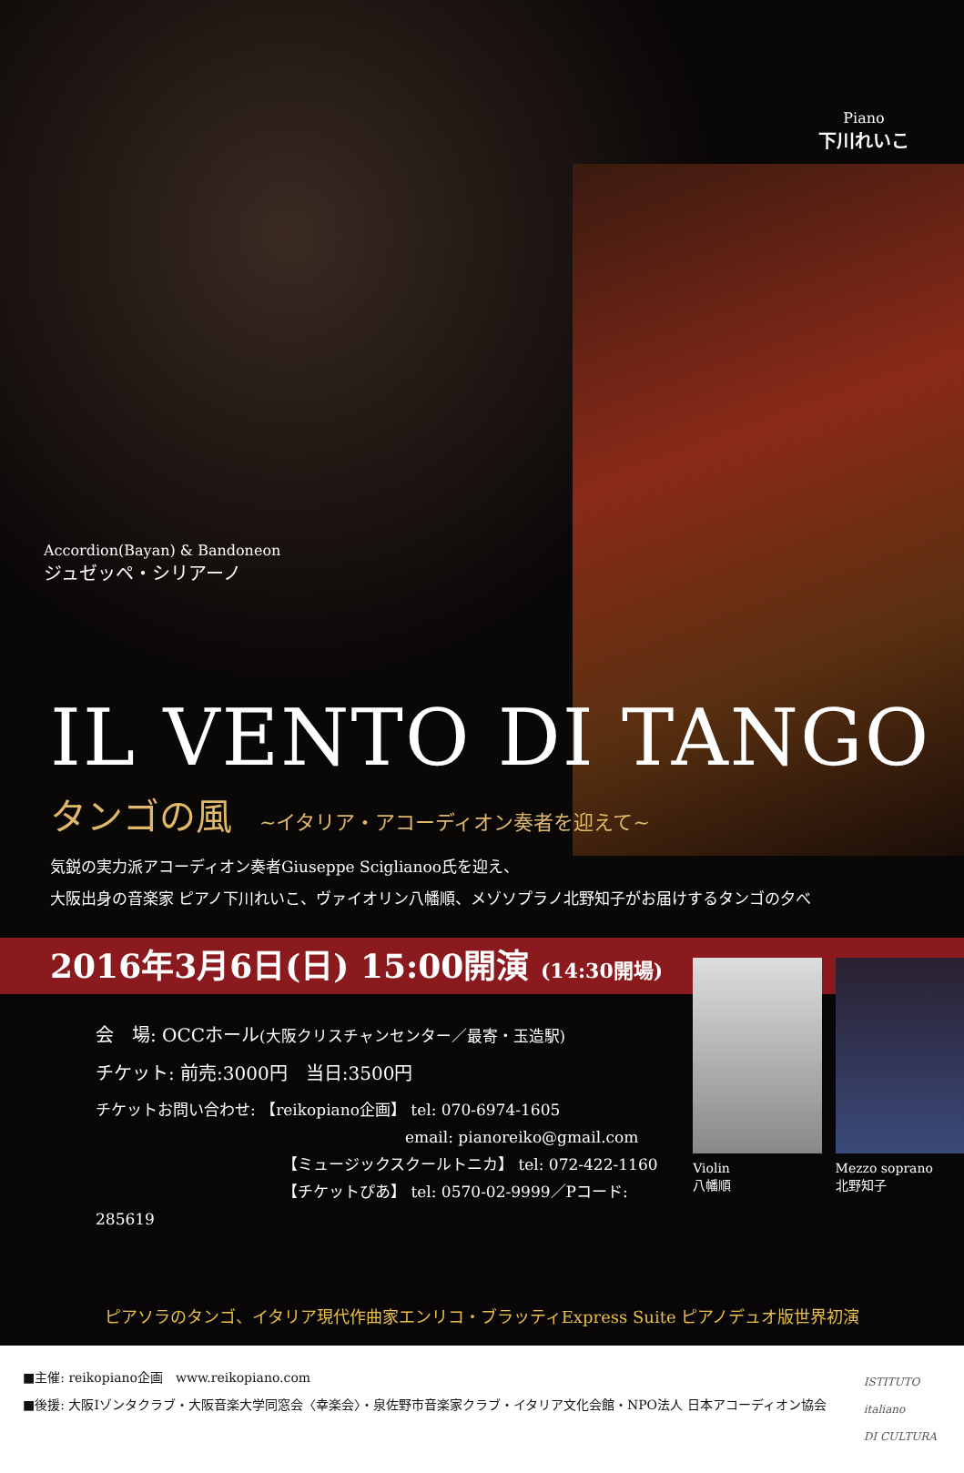Piano
下川れいこ
Accordion(Bayan) & Bandoneon
ジュゼッペ・シリアーノ
IL VENTO DI TANGO
タンゴの風 ~イタリア・アコーディオン奏者を迎えて~
気鋭の実力派アコーディオン奏者Giuseppe Sciglianoo氏を迎え、
大阪出身の音楽家 ピアノ下川れいこ、ヴァイオリン八幡順、メゾソプラノ北野知子がお届けするタンゴの夕べ
2016年3月6日(日) 15:00開演 (14:30開場)
会　場: OCCホール(大阪クリスチャンセンター／最寄・玉造駅)
チケット: 前売:3000円　当日:3500円
チケットお問い合わせ: 【reikopiano企画】 tel: 070-6974-1605
email: pianoreiko@gmail.com
【ミュージックスクールトニカ】 tel: 072-422-1160
【チケットぴあ】 tel: 0570-02-9999／Pコード: 285619
Violin
八幡順
Mezzo soprano
北野知子
ピアソラのタンゴ、イタリア現代作曲家エンリコ・ブラッティExpress Suite ピアノデュオ版世界初演
■主催: reikopiano企画　www.reikopiano.com
■後援: 大阪Iゾンタクラブ・大阪音楽大学同窓会〈幸楽会〉・泉佐野市音楽家クラブ・イタリア文化会館・NPO法人 日本アコーディオン協会
ISTITUTO
italiano
DI CULTURA